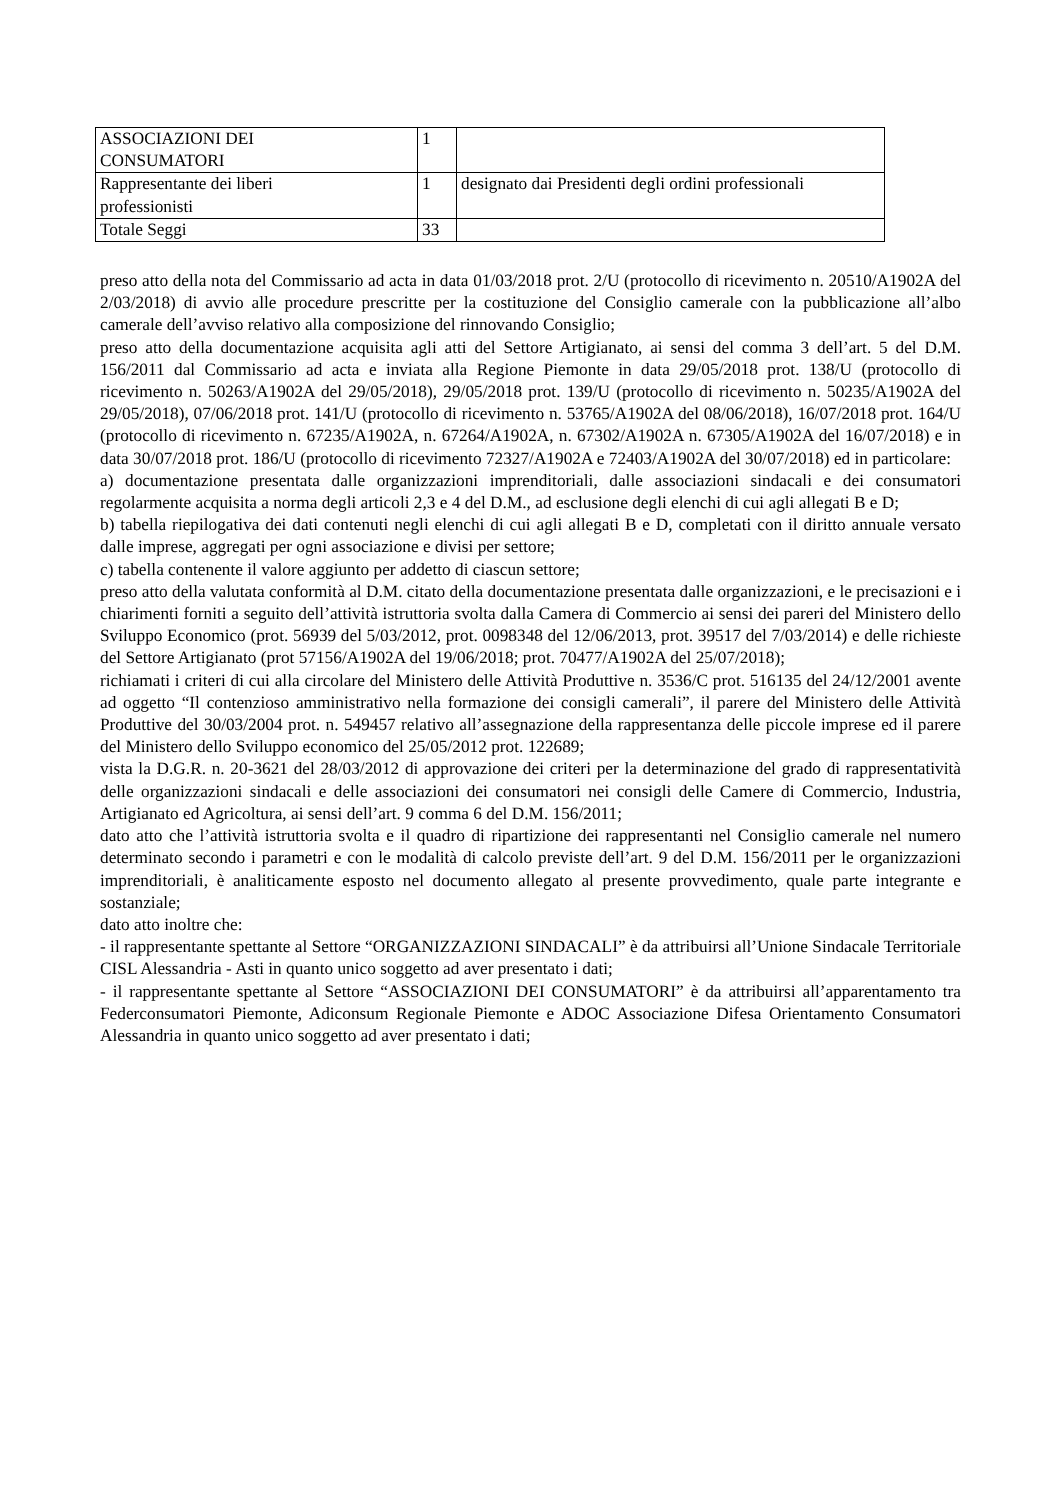| ASSOCIAZIONI DEI CONSUMATORI | 1 | |
| Rappresentante dei liberi professionisti | 1 | designato dai Presidenti degli ordini professionali |
| Totale Seggi | 33 | |
preso atto della nota del Commissario ad acta in data 01/03/2018 prot. 2/U (protocollo di ricevimento n. 20510/A1902A del 2/03/2018) di avvio alle procedure prescritte per la costituzione del Consiglio camerale con la pubblicazione all’albo camerale dell’avviso relativo alla composizione del rinnovando Consiglio;
preso atto della documentazione acquisita agli atti del Settore Artigianato, ai sensi del comma 3 dell’art. 5 del D.M. 156/2011 dal Commissario ad acta e inviata alla Regione Piemonte in data 29/05/2018 prot. 138/U (protocollo di ricevimento n. 50263/A1902A del 29/05/2018), 29/05/2018 prot. 139/U (protocollo di ricevimento n. 50235/A1902A del 29/05/2018), 07/06/2018 prot. 141/U (protocollo di ricevimento n. 53765/A1902A del 08/06/2018), 16/07/2018 prot. 164/U (protocollo di ricevimento n. 67235/A1902A, n. 67264/A1902A, n. 67302/A1902A n. 67305/A1902A del 16/07/2018) e in data 30/07/2018 prot. 186/U (protocollo di ricevimento 72327/A1902A e 72403/A1902A del 30/07/2018) ed in particolare:
a) documentazione presentata dalle organizzazioni imprenditoriali, dalle associazioni sindacali e dei consumatori regolarmente acquisita a norma degli articoli 2,3 e 4 del D.M., ad esclusione degli elenchi di cui agli allegati B e D;
b) tabella riepilogativa dei dati contenuti negli elenchi di cui agli allegati B e D, completati con il diritto annuale versato dalle imprese, aggregati per ogni associazione e divisi per settore;
c) tabella contenente il valore aggiunto per addetto di ciascun settore;
preso atto della valutata conformità al D.M. citato della documentazione presentata dalle organizzazioni, e le precisazioni e i chiarimenti forniti a seguito dell’attività istruttoria svolta dalla Camera di Commercio ai sensi dei pareri del Ministero dello Sviluppo Economico (prot. 56939 del 5/03/2012, prot. 0098348 del 12/06/2013, prot. 39517 del 7/03/2014) e delle richieste del Settore Artigianato (prot 57156/A1902A del 19/06/2018; prot. 70477/A1902A del 25/07/2018);
richiamati i criteri di cui alla circolare del Ministero delle Attività Produttive n. 3536/C prot. 516135 del 24/12/2001 avente ad oggetto “Il contenzioso amministrativo nella formazione dei consigli camerali”, il parere del Ministero delle Attività Produttive del 30/03/2004 prot. n. 549457 relativo all’assegnazione della rappresentanza delle piccole imprese ed il parere del Ministero dello Sviluppo economico del 25/05/2012 prot. 122689;
vista la D.G.R. n. 20-3621 del 28/03/2012 di approvazione dei criteri per la determinazione del grado di rappresentatività delle organizzazioni sindacali e delle associazioni dei consumatori nei consigli delle Camere di Commercio, Industria, Artigianato ed Agricoltura, ai sensi dell’art. 9 comma 6 del D.M. 156/2011;
dato atto che l’attività istruttoria svolta e il quadro di ripartizione dei rappresentanti nel Consiglio camerale nel numero determinato secondo i parametri e con le modalità di calcolo previste dell’art. 9 del D.M. 156/2011 per le organizzazioni imprenditoriali, è analiticamente esposto nel documento allegato al presente provvedimento, quale parte integrante e sostanziale;
dato atto inoltre che:
- il rappresentante spettante al Settore “ORGANIZZAZIONI SINDACALI” è da attribuirsi all’Unione Sindacale Territoriale CISL Alessandria - Asti in quanto unico soggetto ad aver presentato i dati;
- il rappresentante spettante al Settore “ASSOCIAZIONI DEI CONSUMATORI” è da attribuirsi all’apparentamento tra Federconsumatori Piemonte, Adiconsum Regionale Piemonte e ADOC Associazione Difesa Orientamento Consumatori Alessandria in quanto unico soggetto ad aver presentato i dati;